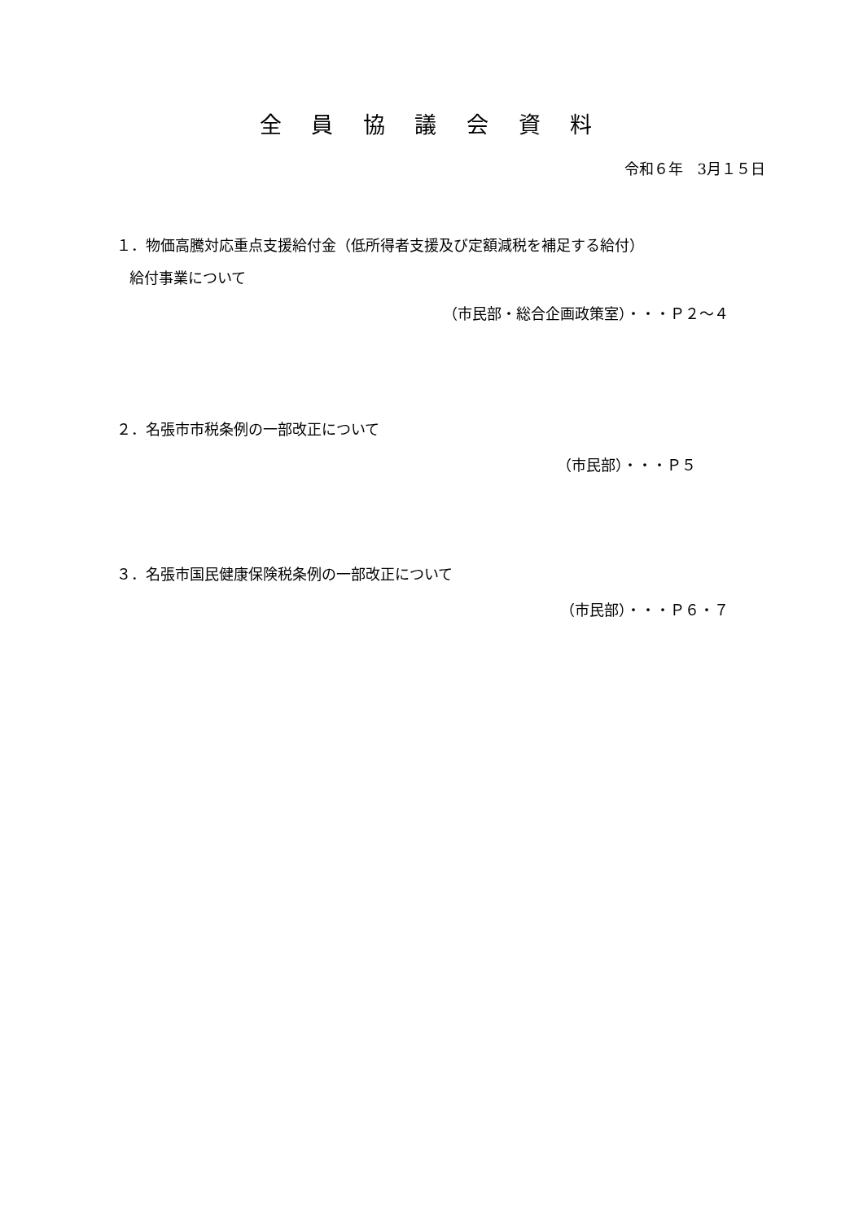全 員 協 議 会 資 料
令和６年　3月１５日
１．物価高騰対応重点支援給付金（低所得者支援及び定額減税を補足する給付）
給付事業について
（市民部・総合企画政策室）・・・Ｐ２～４
２．名張市市税条例の一部改正について
（市民部）・・・Ｐ５
３．名張市国民健康保険税条例の一部改正について
（市民部）・・・Ｐ６・７